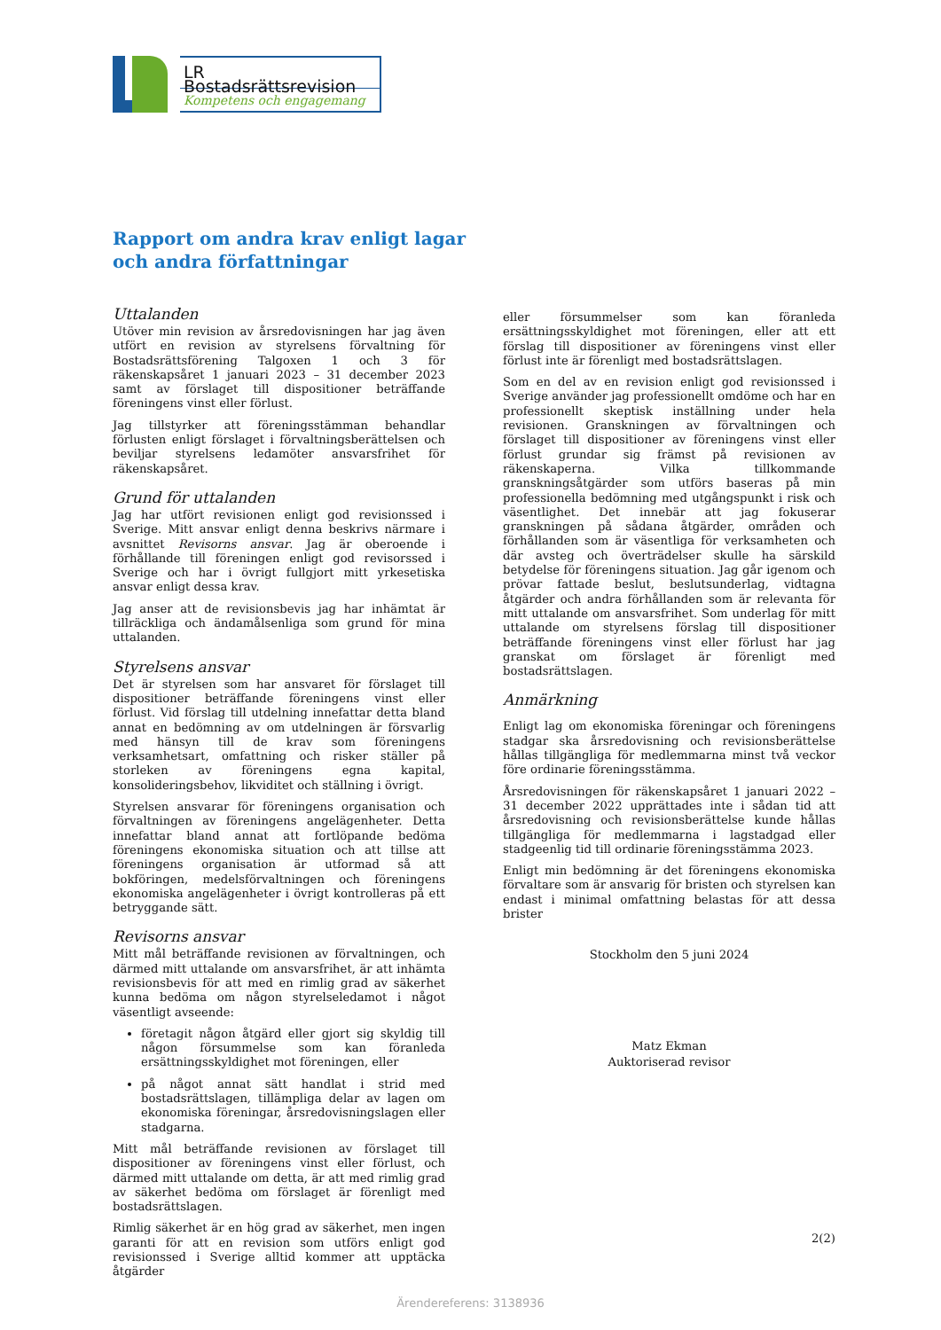LR Bostadsrättsrevision
Kompetens och engagemang
Rapport om andra krav enligt lagar
och andra författningar
Uttalanden
Utöver min revision av årsredovisningen har jag även utfört en revision av styrelsens förvaltning för Bostadsrättsförening Talgoxen 1 och 3 för räkenskapsåret 1 januari 2023 – 31 december 2023 samt av förslaget till dispositioner beträffande föreningens vinst eller förlust.
Jag tillstyrker att föreningsstämman behandlar förlusten enligt förslaget i förvaltningsberättelsen och beviljar styrelsens ledamöter ansvarsfrihet för räkenskapsåret.
Grund för uttalanden
Jag har utfört revisionen enligt god revisionssed i Sverige. Mitt ansvar enligt denna beskrivs närmare i avsnittet Revisorns ansvar. Jag är oberoende i förhållande till föreningen enligt god revisorssed i Sverige och har i övrigt fullgjort mitt yrkesetiska ansvar enligt dessa krav.
Jag anser att de revisionsbevis jag har inhämtat är tillräckliga och ändamålsenliga som grund för mina uttalanden.
Styrelsens ansvar
Det är styrelsen som har ansvaret för förslaget till dispositioner beträffande föreningens vinst eller förlust. Vid förslag till utdelning innefattar detta bland annat en bedömning av om utdelningen är försvarlig med hänsyn till de krav som föreningens verksamhetsart, omfattning och risker ställer på storleken av föreningens egna kapital, konsolideringsbehov, likviditet och ställning i övrigt.
Styrelsen ansvarar för föreningens organisation och förvaltningen av föreningens angelägenheter. Detta innefattar bland annat att fortlöpande bedöma föreningens ekonomiska situation och att tillse att föreningens organisation är utformad så att bokföringen, medelsförvaltningen och föreningens ekonomiska angelägenheter i övrigt kontrolleras på ett betryggande sätt.
Revisorns ansvar
Mitt mål beträffande revisionen av förvaltningen, och därmed mitt uttalande om ansvarsfrihet, är att inhämta revisionsbevis för att med en rimlig grad av säkerhet kunna bedöma om någon styrelseledamot i något väsentligt avseende:
företagit någon åtgärd eller gjort sig skyldig till någon försummelse som kan föranleda ersättningsskyldighet mot föreningen, eller
på något annat sätt handlat i strid med bostadsrättslagen, tillämpliga delar av lagen om ekonomiska föreningar, årsredovisningslagen eller stadgarna.
Mitt mål beträffande revisionen av förslaget till dispositioner av föreningens vinst eller förlust, och därmed mitt uttalande om detta, är att med rimlig grad av säkerhet bedöma om förslaget är förenligt med bostadsrättslagen.
Rimlig säkerhet är en hög grad av säkerhet, men ingen garanti för att en revision som utförs enligt god revisionssed i Sverige alltid kommer att upptäcka åtgärder
eller försummelser som kan föranleda ersättningsskyldighet mot föreningen, eller att ett förslag till dispositioner av föreningens vinst eller förlust inte är förenligt med bostadsrättslagen.
Som en del av en revision enligt god revisionssed i Sverige använder jag professionellt omdöme och har en professionellt skeptisk inställning under hela revisionen. Granskningen av förvaltningen och förslaget till dispositioner av föreningens vinst eller förlust grundar sig främst på revisionen av räkenskaperna. Vilka tillkommande granskningsåtgärder som utförs baseras på min professionella bedömning med utgångspunkt i risk och väsentlighet. Det innebär att jag fokuserar granskningen på sådana åtgärder, områden och förhållanden som är väsentliga för verksamheten och där avsteg och överträdelser skulle ha särskild betydelse för föreningens situation. Jag går igenom och prövar fattade beslut, beslutsunderlag, vidtagna åtgärder och andra förhållanden som är relevanta för mitt uttalande om ansvarsfrihet. Som underlag för mitt uttalande om styrelsens förslag till dispositioner beträffande föreningens vinst eller förlust har jag granskat om förslaget är förenligt med bostadsrättslagen.
Anmärkning
Enligt lag om ekonomiska föreningar och föreningens stadgar ska årsredovisning och revisionsberättelse hållas tillgängliga för medlemmarna minst två veckor före ordinarie föreningsstämma.
Årsredovisningen för räkenskapsåret 1 januari 2022 – 31 december 2022 upprättades inte i sådan tid att årsredovisning och revisionsberättelse kunde hållas tillgängliga för medlemmarna i lagstadgad eller stadgeenlig tid till ordinarie föreningsstämma 2023.
Enligt min bedömning är det föreningens ekonomiska förvaltare som är ansvarig för bristen och styrelsen kan endast i minimal omfattning belastas för att dessa brister
Stockholm den 5 juni 2024
Matz Ekman
Auktoriserad revisor
2(2)
Ärendereferens: 3138936